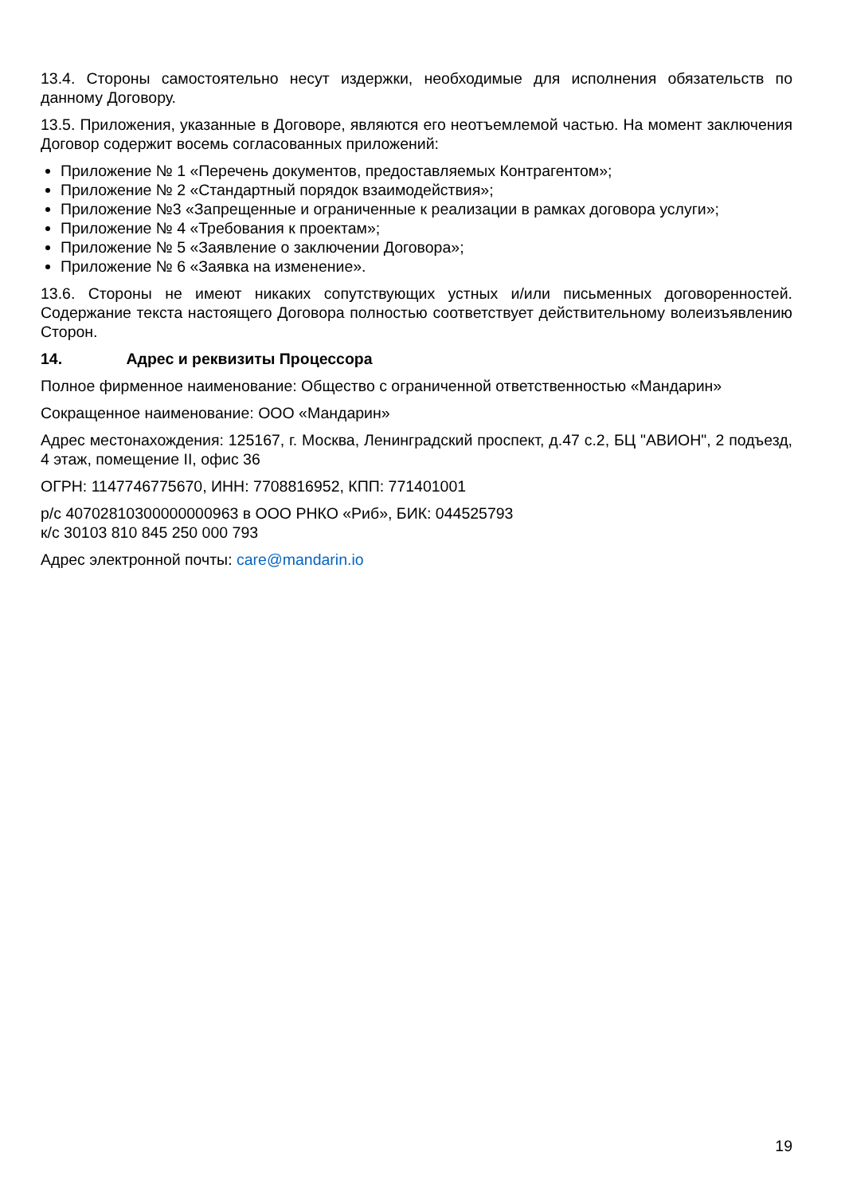13.4. Стороны самостоятельно несут издержки, необходимые для исполнения обязательств по данному Договору.
13.5. Приложения, указанные в Договоре, являются его неотъемлемой частью. На момент заключения Договор содержит восемь согласованных приложений:
Приложение № 1 «Перечень документов, предоставляемых Контрагентом»;
Приложение № 2 «Стандартный порядок взаимодействия»;
Приложение №3 «Запрещенные и ограниченные к реализации в рамках договора услуги»;
Приложение № 4 «Требования к проектам»;
Приложение № 5 «Заявление о заключении Договора»;
Приложение № 6 «Заявка на изменение».
13.6. Стороны не имеют никаких сопутствующих устных и/или письменных договоренностей. Содержание текста настоящего Договора полностью соответствует действительному волеизъявлению Сторон.
14. Адрес и реквизиты Процессора
Полное фирменное наименование: Общество с ограниченной ответственностью «Мандарин»
Сокращенное наименование: ООО «Мандарин»
Адрес местонахождения: 125167, г. Москва, Ленинградский проспект, д.47 с.2, БЦ "АВИОН", 2 подъезд, 4 этаж, помещение II, офис 36
ОГРН: 1147746775670, ИНН: 7708816952, КПП: 771401001
р/с 40702810300000000963 в ООО РНКО «Риб», БИК: 044525793
к/с 30103 810 845 250 000 793
Адрес электронной почты: care@mandarin.io
19